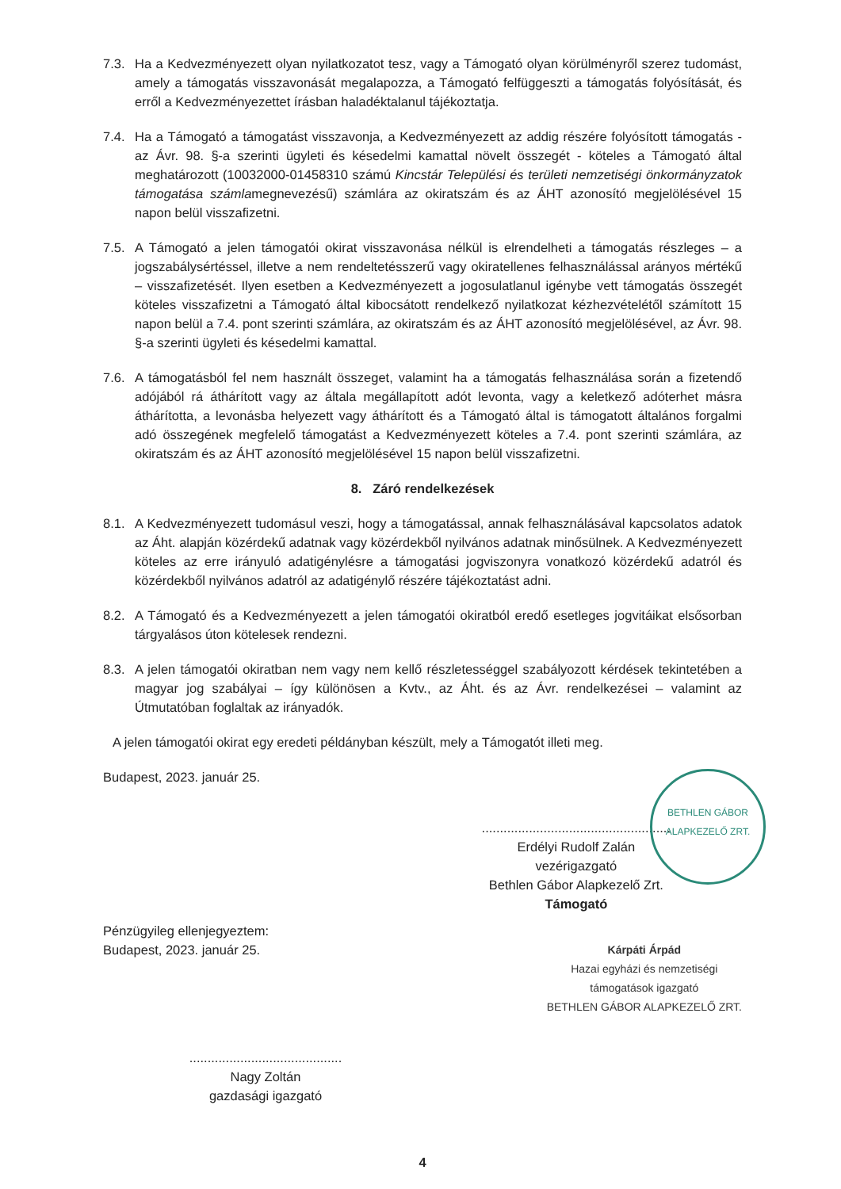7.3. Ha a Kedvezményezett olyan nyilatkozatot tesz, vagy a Támogató olyan körülményről szerez tudomást, amely a támogatás visszavonását megalapozza, a Támogató felfüggeszti a támogatás folyósítását, és erről a Kedvezményezettet írásban haladéktalanul tájékoztatja.
7.4. Ha a Támogató a támogatást visszavonja, a Kedvezményezett az addig részére folyósított támogatás - az Ávr. 98. §-a szerinti ügyleti és késedelmi kamattal növelt összegét - köteles a Támogató által meghatározott (10032000-01458310 számú Kincstár Települési és területi nemzetiségi önkormányzatok támogatása számlamegnevezésű) számlára az okiratszám és az ÁHT azonosító megjelölésével 15 napon belül visszafizetni.
7.5. A Támogató a jelen támogatói okirat visszavonása nélkül is elrendelheti a támogatás részleges – a jogszabálysértéssel, illetve a nem rendeltetésszerű vagy okiratellenes felhasználással arányos mértékű – visszafizetését. Ilyen esetben a Kedvezményezett a jogosulatlanul igénybe vett támogatás összegét köteles visszafizetni a Támogató által kibocsátott rendelkező nyilatkozat kézhezvételétől számított 15 napon belül a 7.4. pont szerinti számlára, az okiratszám és az ÁHT azonosító megjelölésével, az Ávr. 98. §-a szerinti ügyleti és késedelmi kamattal.
7.6. A támogatásból fel nem használt összeget, valamint ha a támogatás felhasználása során a fizetendő adójából rá áthárított vagy az általa megállapított adót levonta, vagy a keletkező adóterhet másra áthárította, a levonásba helyezett vagy áthárított és a Támogató által is támogatott általános forgalmi adó összegének megfelelő támogatást a Kedvezményezett köteles a 7.4. pont szerinti számlára, az okiratszám és az ÁHT azonosító megjelölésével 15 napon belül visszafizetni.
8. Záró rendelkezések
8.1. A Kedvezményezett tudomásul veszi, hogy a támogatással, annak felhasználásával kapcsolatos adatok az Áht. alapján közérdekű adatnak vagy közérdekből nyilvános adatnak minősülnek. A Kedvezményezett köteles az erre irányuló adatigénylésre a támogatási jogviszonyra vonatkozó közérdekű adatról és közérdekből nyilvános adatról az adatigénylő részére tájékoztatást adni.
8.2. A Támogató és a Kedvezményezett a jelen támogatói okiratból eredő esetleges jogvitáikat elsősorban tárgyalásos úton kötelesek rendezni.
8.3. A jelen támogatói okiratban nem vagy nem kellő részletességgel szabályozott kérdések tekintetében a magyar jog szabályai – így különösen a Kvtv., az Áht. és az Ávr. rendelkezései – valamint az Útmutatóban foglaltak az irányadók.
A jelen támogatói okirat egy eredeti példányban készült, mely a Támogatót illeti meg.
Budapest, 2023. január 25.
....................................................
Erdélyi Rudolf Zalán
vezérigazgató
Bethlen Gábor Alapkezelő Zrt.
Támogató
Pénzügyileg ellenjegyeztem:
Budapest, 2023. január 25.
Kárpáti Árpád
Hazai egyházi és nemzetiségi
támogatások igazgató
BETHLEN GÁBOR ALAPKEZELŐ ZRT.
..........................................
Nagy Zoltán
gazdasági igazgató
4
BETHLEN GÁBOR ALAPKEZELŐ ZRT.